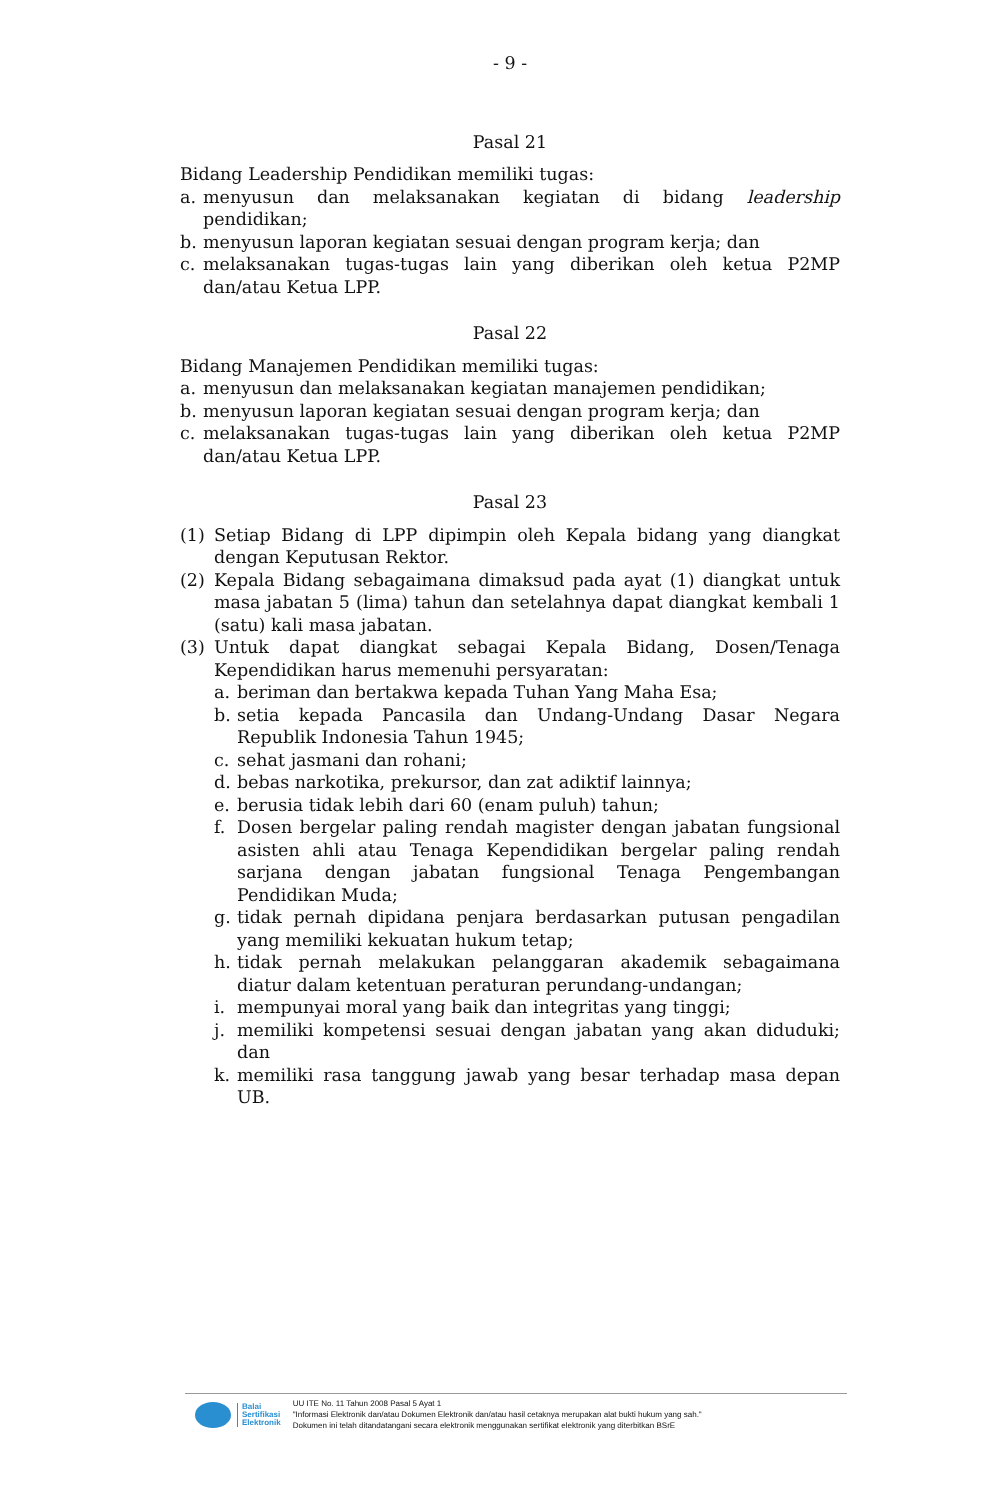- 9 -
Pasal 21
Bidang Leadership Pendidikan memiliki tugas:
a. menyusun dan melaksanakan kegiatan di bidang leadership pendidikan;
b. menyusun laporan kegiatan sesuai dengan program kerja; dan
c. melaksanakan tugas-tugas lain yang diberikan oleh ketua P2MP dan/atau Ketua LPP.
Pasal 22
Bidang Manajemen Pendidikan memiliki tugas:
a. menyusun dan melaksanakan kegiatan manajemen pendidikan;
b. menyusun laporan kegiatan sesuai dengan program kerja; dan
c. melaksanakan tugas-tugas lain yang diberikan oleh ketua P2MP dan/atau Ketua LPP.
Pasal 23
(1) Setiap Bidang di LPP dipimpin oleh Kepala bidang yang diangkat dengan Keputusan Rektor.
(2) Kepala Bidang sebagaimana dimaksud pada ayat (1) diangkat untuk masa jabatan 5 (lima) tahun dan setelahnya dapat diangkat kembali 1 (satu) kali masa jabatan.
(3) Untuk dapat diangkat sebagai Kepala Bidang, Dosen/Tenaga Kependidikan harus memenuhi persyaratan:
a. beriman dan bertakwa kepada Tuhan Yang Maha Esa;
b. setia kepada Pancasila dan Undang-Undang Dasar Negara Republik Indonesia Tahun 1945;
c. sehat jasmani dan rohani;
d. bebas narkotika, prekursor, dan zat adiktif lainnya;
e. berusia tidak lebih dari 60 (enam puluh) tahun;
f. Dosen bergelar paling rendah magister dengan jabatan fungsional asisten ahli atau Tenaga Kependidikan bergelar paling rendah sarjana dengan jabatan fungsional Tenaga Pengembangan Pendidikan Muda;
g. tidak pernah dipidana penjara berdasarkan putusan pengadilan yang memiliki kekuatan hukum tetap;
h. tidak pernah melakukan pelanggaran akademik sebagaimana diatur dalam ketentuan peraturan perundang-undangan;
i. mempunyai moral yang baik dan integritas yang tinggi;
j. memiliki kompetensi sesuai dengan jabatan yang akan diduduki; dan
k. memiliki rasa tanggung jawab yang besar terhadap masa depan UB.
Balai
Sertifikasi
Elektronik
UU ITE No. 11 Tahun 2008 Pasal 5 Ayat 1
"Informasi Elektronik dan/atau Dokumen Elektronik dan/atau hasil cetaknya merupakan alat bukti hukum yang sah."
Dokumen ini telah ditandatangani secara elektronik menggunakan sertifikat elektronik yang diterbitkan BSrE